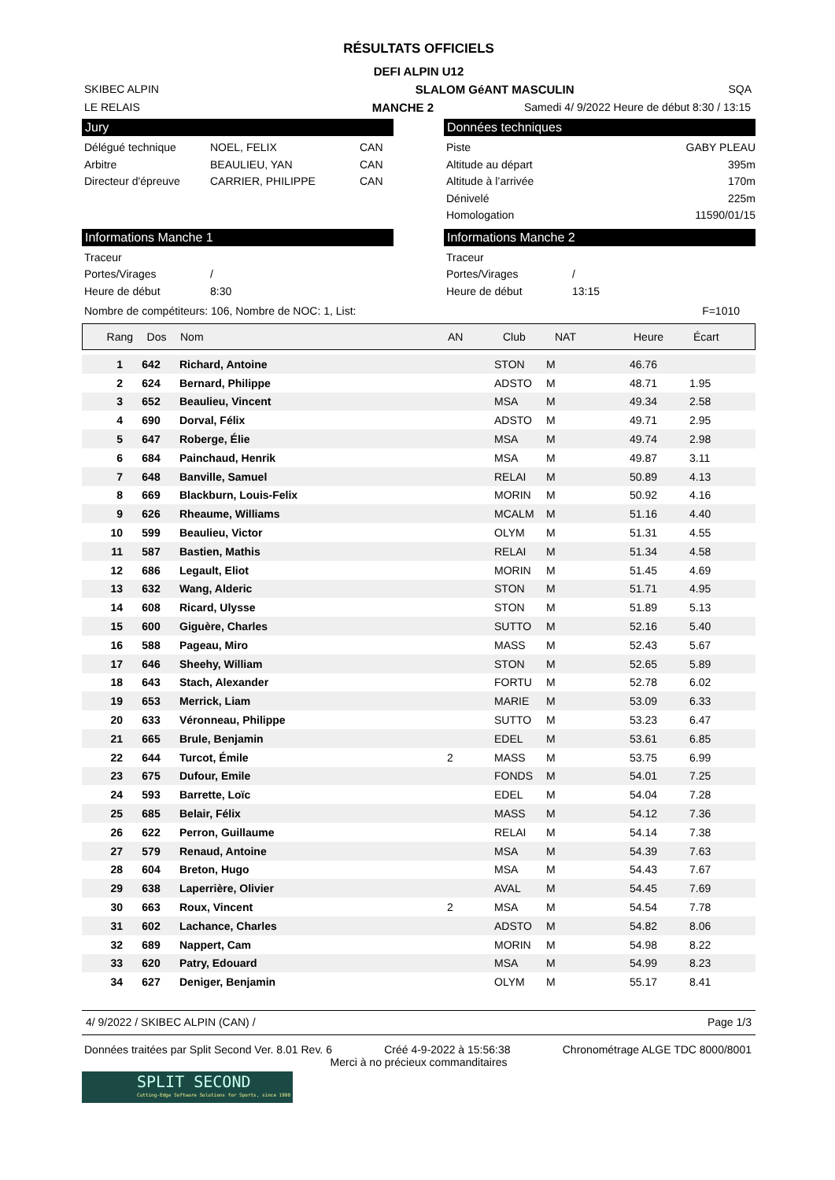RÉSULTATS OFFICIELS
DEFI ALPIN U12
SKIBEC ALPIN SLALOM GéANT MASCULIN SQA
LE RELAIS MANCHE 2 Samedi 4/ 9/2022 Heure de début 8:30 / 13:15
Jury
Délégué technique NOEL, FELIX CAN
Arbitre BEAULIEU, YAN CAN
Directeur d'épreuve CARRIER, PHILIPPE CAN
Données techniques
Piste GABY PLEAU
Altitude au départ 395m
Altitude à l’arrivée 170m
Dénivelé 225m
Homologation 11590/01/15
Informations Manche 1
Traceur
Portes/Virages /
Heure de début 8:30
Informations Manche 2
Traceur
Portes/Virages /
Heure de début 13:15
Nombre de compétiteurs: 106, Nombre de NOC: 1, List: F=1010
| Rang | Dos | Nom | AN | Club | NAT | Heure | Écart |
| 1 | 642 | Richard, Antoine | | STON | M | 46.76 | |
| 2 | 624 | Bernard, Philippe | | ADSTO | M | 48.71 | 1.95 |
| 3 | 652 | Beaulieu, Vincent | | MSA | M | 49.34 | 2.58 |
| 4 | 690 | Dorval, Félix | | ADSTO | M | 49.71 | 2.95 |
| 5 | 647 | Roberge, Élie | | MSA | M | 49.74 | 2.98 |
| 6 | 684 | Painchaud, Henrik | | MSA | M | 49.87 | 3.11 |
| 7 | 648 | Banville, Samuel | | RELAI | M | 50.89 | 4.13 |
| 8 | 669 | Blackburn, Louis-Felix | | MORIN | M | 50.92 | 4.16 |
| 9 | 626 | Rheaume, Williams | | MCALM | M | 51.16 | 4.40 |
| 10 | 599 | Beaulieu, Victor | | OLYM | M | 51.31 | 4.55 |
| 11 | 587 | Bastien, Mathis | | RELAI | M | 51.34 | 4.58 |
| 12 | 686 | Legault, Eliot | | MORIN | M | 51.45 | 4.69 |
| 13 | 632 | Wang, Alderic | | STON | M | 51.71 | 4.95 |
| 14 | 608 | Ricard, Ulysse | | STON | M | 51.89 | 5.13 |
| 15 | 600 | Giguère, Charles | | SUTTO | M | 52.16 | 5.40 |
| 16 | 588 | Pageau, Miro | | MASS | M | 52.43 | 5.67 |
| 17 | 646 | Sheehy, William | | STON | M | 52.65 | 5.89 |
| 18 | 643 | Stach, Alexander | | FORTU | M | 52.78 | 6.02 |
| 19 | 653 | Merrick, Liam | | MARIE | M | 53.09 | 6.33 |
| 20 | 633 | Véronneau, Philippe | | SUTTO | M | 53.23 | 6.47 |
| 21 | 665 | Brule, Benjamin | | EDEL | M | 53.61 | 6.85 |
| 22 | 644 | Turcot, Émile | 2 | MASS | M | 53.75 | 6.99 |
| 23 | 675 | Dufour, Emile | | FONDS | M | 54.01 | 7.25 |
| 24 | 593 | Barrette, Loïc | | EDEL | M | 54.04 | 7.28 |
| 25 | 685 | Belair, Félix | | MASS | M | 54.12 | 7.36 |
| 26 | 622 | Perron, Guillaume | | RELAI | M | 54.14 | 7.38 |
| 27 | 579 | Renaud, Antoine | | MSA | M | 54.39 | 7.63 |
| 28 | 604 | Breton, Hugo | | MSA | M | 54.43 | 7.67 |
| 29 | 638 | Laperrière, Olivier | | AVAL | M | 54.45 | 7.69 |
| 30 | 663 | Roux, Vincent | 2 | MSA | M | 54.54 | 7.78 |
| 31 | 602 | Lachance, Charles | | ADSTO | M | 54.82 | 8.06 |
| 32 | 689 | Nappert, Cam | | MORIN | M | 54.98 | 8.22 |
| 33 | 620 | Patry, Edouard | | MSA | M | 54.99 | 8.23 |
| 34 | 627 | Deniger, Benjamin | | OLYM | M | 55.17 | 8.41 |
4/ 9/2022 / SKIBEC ALPIN (CAN) / Page 1/3
Données traitées par Split Second Ver. 8.01 Rev. 6 Créé 4-9-2022 à 15:56:38 Chronométrage ALGE TDC 8000/8001
Merci à no précieux commanditaires
SPLIT SECOND
Cutting-Edge Software Solutions for Sports, since 1990